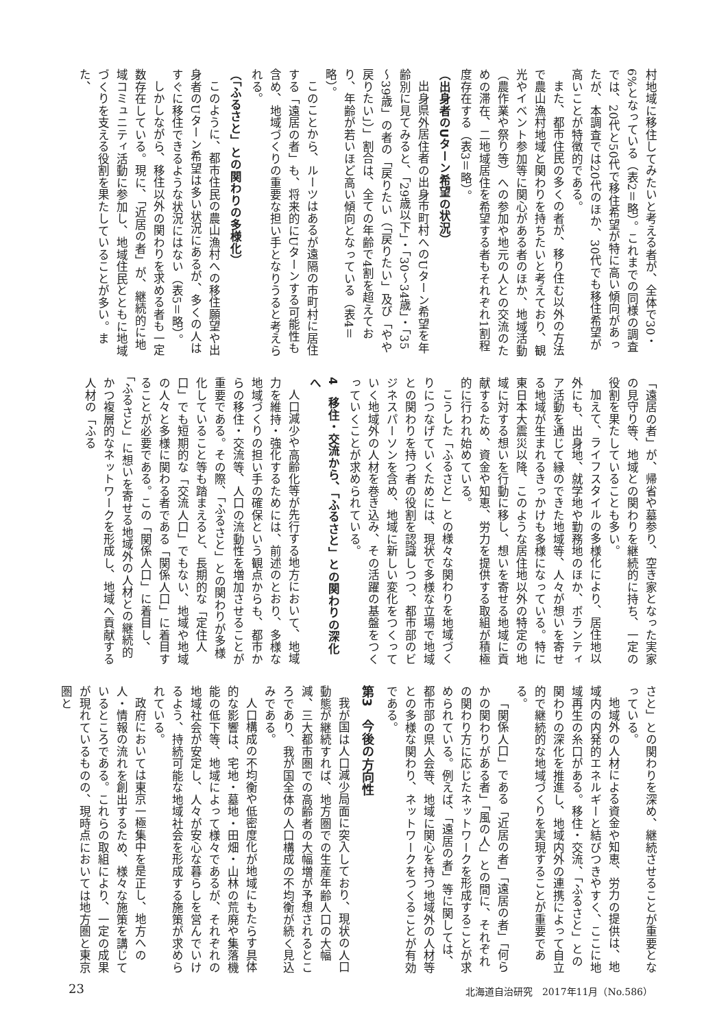村地域に移住してみたいと考える者が、全体で30・6%となっている（表2＝略）。これまでの同様の調査では、20代と50代で移住希望が特に高い傾向があったが、本調査では20代のほか、30代でも移住希望が高いことが特徴的である。
また、都市住民の多くの者が、移り住む以外の方法で農山漁村地域と関わりを持ちたいと考えており、観光やイベント参加等に関心がある者のほか、地域活動（農作業や祭り等）への参加や地元の人との交流のための滞在、二地域居住を希望する者もそれぞれ1割程度存在する（表3＝略）。
（出身者のUターン希望の状況）
出身県外居住者の出身市町村へのUターン希望を年齢別に見てみると、「29歳以下」・「30～34歳」・「35～39歳」の者の「戻りたい（「戻りたい」及び「やや戻りたい」）」割合は、全ての年齢で4割を超えており、年齢が若いほど高い傾向となっている（表4＝略）。
このことから、ルーツはあるが遠隔の市町村に居住する「遠居の者」も、将来的にUターンする可能性も含め、地域づくりの重要な担い手となりうると考えられる。
（「ふるさと」との関わりの多様化）
このように、都市住民の農山漁村への移住願望や出身者のUターン希望は多い状況にあるが、多くの人はすぐに移住できるような状況にはない（表5＝略）。
しかしながら、移住以外の関わりを求める者も一定数存在している。現に、「近居の者」が、継続的に地域コミュニティ活動に参加し、地域住民とともに地域づくりを支える役割を果たしていることが多い。また、
「遠居の者」が、帰省や墓参り、空き家となった実家の見守り等、地域との関わりを継続的に持ち、一定の役割を果たしていることも多い。
加えて、ライフスタイルの多様化により、居住地以外にも、出身地、就学地や勤務地のほか、ボランティア活動を通じて縁のできた地域等、人々が想いを寄せる地域が生まれるきっかけも多様になっている。特に東日本大震災以降、このような居住地以外の特定の地域に対する想いを行動に移し、想いを寄せる地域に貢献するため、資金や知恵、労力を提供する取組が積極的に行われ始めている。
こうした「ふるさと」との様々な関わりを地域づくりにつなげていくためには、現状で多様な立場で地域との関わりを持つ者の役割を認識しつつ、都市部のビジネスパーソンを含め、地域に新しい変化をつくっていく地域外の人材を巻き込み、その活躍の基盤をつくっていくことが求められている。
4　移住・交流から、「ふるさと」との関わりの深化へ
人口減少や高齢化等が先行する地方において、地域力を維持・強化するためには、前述のとおり、多様な地域づくりの担い手の確保という観点からも、都市からの移住・交流等、人口の流動性を増加させることが重要である。その際、「ふるさと」との関わりが多様化していること等も踏まえると、長期的な「定住人口」でも短期的な「交流人口」でもない、地域や地域の人々と多様に関わる者である「関係人口」に着目することが必要である。この「関係人口」に着目し、「ふるさと」に想いを寄せる地域外の人材との継続的かつ複層的なネットワークを形成し、地域へ貢献する人材の「ふる
さと」との関わりを深め、継続させることが重要となっている。
地域外の人材による資金や知恵、労力の提供は、地域内の内発的エネルギーと結びつきやすく、ここに地域再生の糸口がある。移住・交流、「ふるさと」との関わりの深化を推進し、地域内外の連携によって自立的で継続的な地域づくりを実現することが重要である。
「関係人口」である「近居の者」「遠居の者」「何らかの関わりがある者」「風の人」との間に、それぞれの関わり方に応じたネットワークを形成することが求められている。例えば、「遠居の者」等に関しては、都市部の県人会等、地域に関心を持つ地域外の人材等との多様な関わり、ネットワークをつくることが有効である。
第3　今後の方向性
我が国は人口減少局面に突入しており、現状の人口動態が継続すれば、地方圏での生産年齢人口の大幅減、三大都市圏での高齢者の大幅増が予想されるところであり、我が国全体の人口構成の不均衡が続く見込みである。
人口構成の不均衡や低密度化が地域にもたらす具体的な影響は、宅地・墓地・田畑・山林の荒廃や集落機能の低下等、地域によって様々であるが、それぞれの地域社会が安定し、人々が安心な暮らしを営んでいけるよう、持続可能な地域社会を形成する施策が求められている。
政府においては東京一極集中を是正し、地方への人・情報の流れを創出するため、様々な施策を講じているところである。これらの取組により、一定の成果が現れているものの、現時点においては地方圏と東京圏と
23 北海道自治研究　2017年11月（No.586）